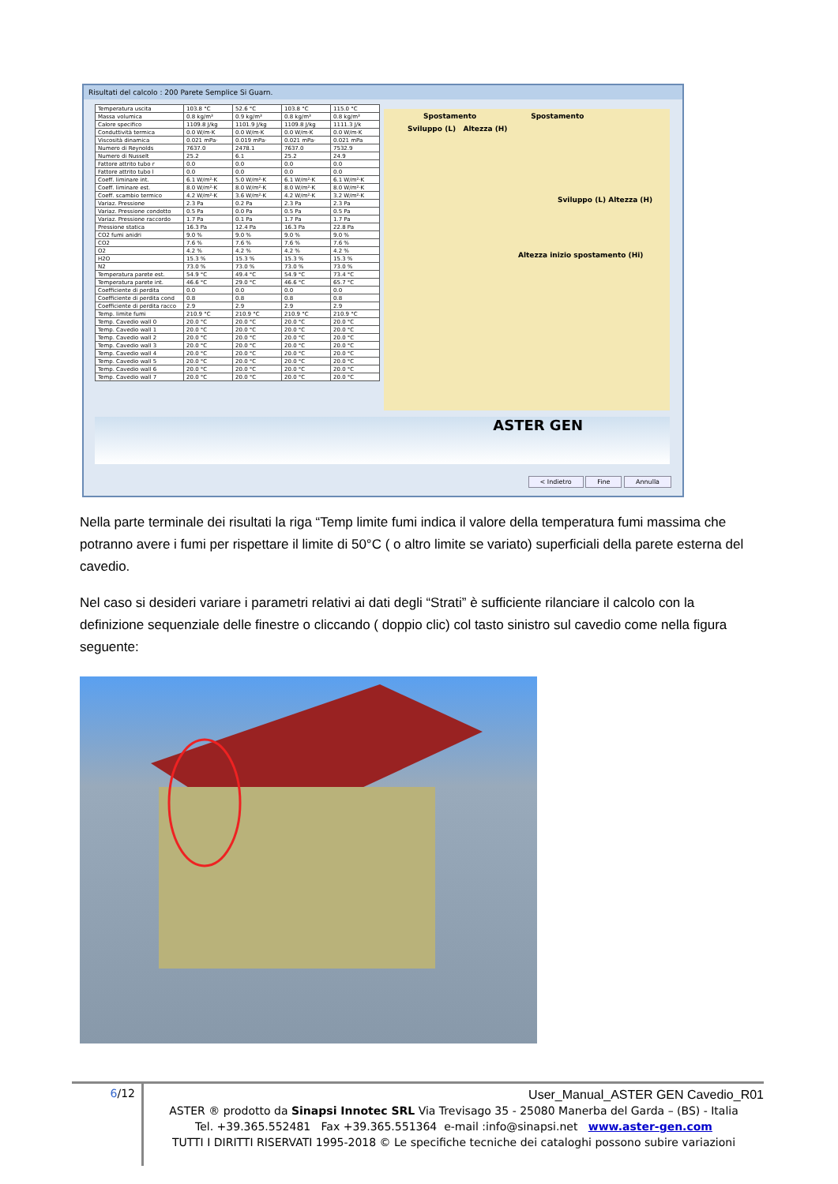Risultati del calcolo : 200 Parete Semplice Si Guarn.
| Temperatura uscita | 103.8 °C | 52.6 °C | 103.8 °C | 115.0 °C |
| Massa volumica | 0.8 kg/m³ | 0.9 kg/m³ | 0.8 kg/m³ | 0.8 kg/m³ |
| Calore specifico | 1109.8 J/kg | 1101.9 J/kg | 1109.8 J/kg | 1111.3 J/k |
| Conduttività termica | 0.0 W/m·K | 0.0 W/m·K | 0.0 W/m·K | 0.0 W/m·K |
| Viscosità dinamica | 0.021 mPa· | 0.019 mPa· | 0.021 mPa· | 0.021 mPa |
| Numero di Reynolds | 7637.0 | 2478.1 | 7637.0 | 7532.9 |
| Numero di Nusselt | 25.2 | 6.1 | 25.2 | 24.9 |
| Fattore attrito tubo r | 0.0 | 0.0 | 0.0 | 0.0 |
| Fattore attrito tubo l | 0.0 | 0.0 | 0.0 | 0.0 |
| Coeff. liminare int. | 6.1 W/m²·K | 5.0 W/m²·K | 6.1 W/m²·K | 6.1 W/m²·K |
| Coeff. liminare est. | 8.0 W/m²·K | 8.0 W/m²·K | 8.0 W/m²·K | 8.0 W/m²·K |
| Coeff. scambio termico | 4.2 W/m²·K | 3.6 W/m²·K | 4.2 W/m²·K | 3.2 W/m²·K |
| Variaz. Pressione | 2.3 Pa | 0.2 Pa | 2.3 Pa | 2.3 Pa |
| Variaz. Pressione condotto | 0.5 Pa | 0.0 Pa | 0.5 Pa | 0.5 Pa |
| Variaz. Pressione raccordo | 1.7 Pa | 0.1 Pa | 1.7 Pa | 1.7 Pa |
| Pressione statica | 16.3 Pa | 12.4 Pa | 16.3 Pa | 22.8 Pa |
| CO2 fumi anidri | 9.0 % | 9.0 % | 9.0 % | 9.0 % |
| CO2 | 7.6 % | 7.6 % | 7.6 % | 7.6 % |
| O2 | 4.2 % | 4.2 % | 4.2 % | 4.2 % |
| H2O | 15.3 % | 15.3 % | 15.3 % | 15.3 % |
| N2 | 73.0 % | 73.0 % | 73.0 % | 73.0 % |
| Temperatura parete est. | 54.9 °C | 49.4 °C | 54.9 °C | 73.4 °C |
| Temperatura parete int. | 46.6 °C | 29.0 °C | 46.6 °C | 65.7 °C |
| Coefficiente di perdita | 0.0 | 0.0 | 0.0 | 0.0 |
| Coefficiente di perdita cond | 0.8 | 0.8 | 0.8 | 0.8 |
| Coefficiente di perdita racco | 2.9 | 2.9 | 2.9 | 2.9 |
| Temp. limite fumi | 210.9 °C | 210.9 °C | 210.9 °C | 210.9 °C |
| Temp. Cavedio wall 0 | 20.0 °C | 20.0 °C | 20.0 °C | 20.0 °C |
| Temp. Cavedio wall 1 | 20.0 °C | 20.0 °C | 20.0 °C | 20.0 °C |
| Temp. Cavedio wall 2 | 20.0 °C | 20.0 °C | 20.0 °C | 20.0 °C |
| Temp. Cavedio wall 3 | 20.0 °C | 20.0 °C | 20.0 °C | 20.0 °C |
| Temp. Cavedio wall 4 | 20.0 °C | 20.0 °C | 20.0 °C | 20.0 °C |
| Temp. Cavedio wall 5 | 20.0 °C | 20.0 °C | 20.0 °C | 20.0 °C |
| Temp. Cavedio wall 6 | 20.0 °C | 20.0 °C | 20.0 °C | 20.0 °C |
| Temp. Cavedio wall 7 | 20.0 °C | 20.0 °C | 20.0 °C | 20.0 °C |
Spostamento Spostamento
Sviluppo (L) Altezza (H)
Sviluppo (L) Altezza (H)
Altezza inizio spostamento (Hi)
ASTER GEN
< Indietro Fine Annulla
Nella parte terminale dei risultati la riga “Temp limite fumi indica il valore della temperatura fumi massima che potranno avere i fumi per rispettare il limite di 50°C ( o altro limite se variato) superficiali della parete esterna del cavedio.
Nel caso si desideri variare i parametri relativi ai dati degli “Strati” è sufficiente rilanciare il calcolo con la definizione sequenziale delle finestre o cliccando ( doppio clic) col tasto sinistro sul cavedio come nella figura seguente:
6/12
User_Manual_ASTER GEN Cavedio_R01
ASTER ® prodotto da Sinapsi Innotec SRL Via Trevisago 35 - 25080 Manerba del Garda – (BS) - Italia
Tel. +39.365.552481 Fax +39.365.551364 e-mail :info@sinapsi.net www.aster-gen.com
TUTTI I DIRITTI RISERVATI 1995-2018 © Le specifiche tecniche dei cataloghi possono subire variazioni